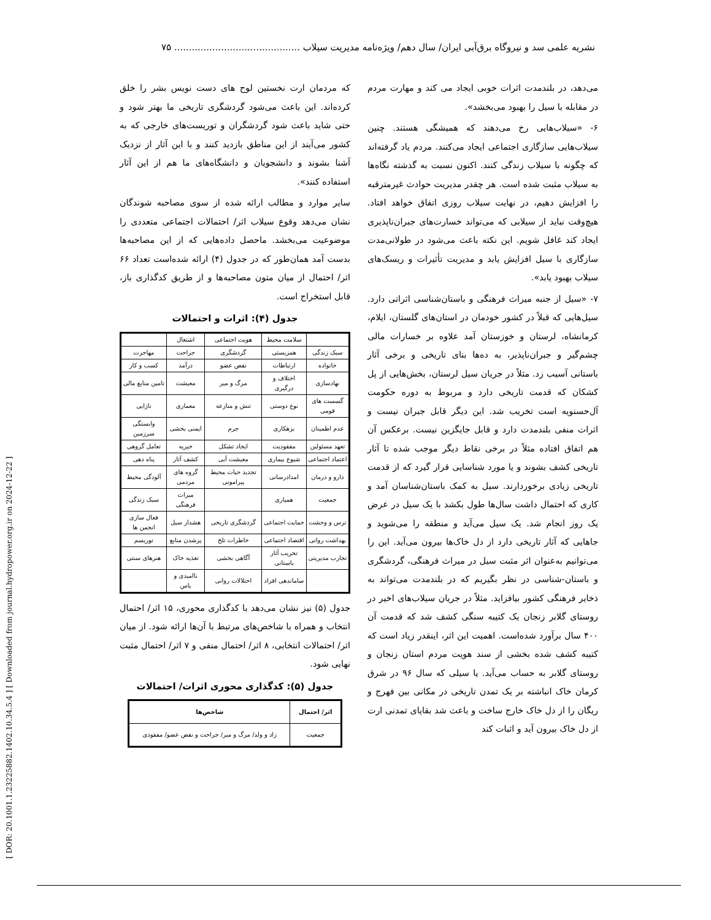نشریه علمی سد و نیروگاه برق‌آبی ایران/ سال دهم/ ویژه‌نامه مدیریت سیلاب ........................................... ۷۵
[ DOR: 20.1001.1.23225882.1402.10.34.5.4 ] [ Downloaded from journal.hydropower.org.ir on 2024-12-22 ]
می‌دهد، در بلندمدت اثرات خوبی ایجاد می کند و مهارت مردم در مقابله با سیل را بهبود می‌بخشد».
۶- «سیلاب‌هایی رخ می‌دهند که همیشگی هستند. چنین سیلاب‌هایی سازگاری اجتماعی ایجاد می‌کنند. مردم یاد گرفته‌اند که چگونه با سیلاب زندگی کنند. اکنون نسبت به گذشته نگاه‌ها به سیلاب مثبت شده است. هر چقدر مدیریت حوادث غیرمترقبه را افزایش دهیم، در نهایت سیلاب روزی اتفاق خواهد افتاد. هیچ‌وقت نباید از سیلابی که می‌تواند خسارت‌های جبران‌ناپذیری ایجاد کند غافل شویم. این نکته باعث می‌شود در طولانی‌مدت سازگاری با سیل افزایش یابد و مدیریت تأثیرات و ریسک‌های سیلاب بهبود یابد».
۷- «سیل از جنبه میراث فرهنگی و باستان‌شناسی اثراتی دارد. سیل‌هایی که قبلاً در کشور خودمان در استان‌های گلستان، ایلام، کرمانشاه، لرستان و خوزستان آمد علاوه بر خسارات مالی چشم‌گیر و جبران‌ناپذیر، به ده‌ها بنای تاریخی و برخی آثار باستانی آسیب زد. مثلاً در جریان سیل لرستان، بخش‌هایی از پل کشکان که قدمت تاریخی دارد و مربوط به دوره حکومت آل‌حسنویه است تخریب شد. این دیگر قابل جبران نیست و اثرات منفی بلندمدت دارد و قابل جایگزین نیست. برعکس آن هم اتفاق افتاده مثلاً در برخی نقاط دیگر موجب شده تا آثار تاریخی کشف بشوند و یا مورد شناسایی قرار گیرد که از قدمت تاریخی زیادی برخوردارند. سیل به کمک باستان‌شناسان آمد و کاری که احتمال داشت سال‌ها طول بکشد با یک سیل در عرض یک روز انجام شد. یک سیل می‌آید و منطقه را می‌شوید و جاهایی که آثار تاریخی دارد از دل خاک‌ها بیرون می‌آید. این را می‌توانیم به‌عنوان اثر مثبت سیل در میراث فرهنگی، گردشگری و باستان-شناسی در نظر بگیریم که در بلندمدت می‌تواند به ذخایر فرهنگی کشور بیافزاید. مثلاً در جریان سیلاب‌های اخیر در روستای گلابر زنجان یک کتیبه سنگی کشف شد که قدمت آن ۴۰۰ سال برآورد شده‌است. اهمیت این اثر، اینقدر زیاد است که کتیبه کشف شده بخشی از سند هویت مردم استان زنجان و روستای گلابر به حساب می‌آید. یا سیلی که سال ۹۶ در شرق کرمان خاک انباشته بر یک تمدن تاریخی در مکانی بین فهرج و ریگان را از دل خاک خارج ساخت و باعث شد بقایای تمدنی ارت از دل خاک بیرون آید و اثبات کند
که مردمان ارت نخستین لوح های دست نویس بشر را خلق کرده‌اند. این باعث می‌شود گردشگری تاریخی ما بهتر شود و حتی شاید باعث شود گردشگران و توریست‌های خارجی که به کشور می‌آیند از این مناطق بازدید کنند و با این آثار از نزدیک آشنا بشوند و دانشجویان و دانشگاه‌های ما هم از این آثار استفاده کنند».
سایر موارد و مطالب ارائه شده از سوی مصاحبه شوندگان نشان می‌دهد وقوع سیلاب اثر/ احتمالات اجتماعی متعددی را موضوعیت می‌بخشد. ماحصل داده‌هایی که از این مصاحبه‌ها بدست آمد همان‌طور که در جدول (۴) ارائه شده‌است تعداد ۶۶ اثر/ احتمال از میان متون مصاحبه‌ها و از طریق کدگذاری باز، قابل استخراج است.
جدول (۴): اثرات و احتمالات
| | سلامت محیط | هویت اجتماعی | اشتغال | |
| سبک زندگی | همزیستی | گردشگری | جراحت | مهاجرت |
| خانواده | ارتباطات | نقص عضو | درآمد | کسب و کار |
| نهادسازی | اختلاف و درگیری | مرگ و میر | معیشت | تامین منابع مالی |
| گسست های قومی | نوع دوستی | تنش و منازعه | معماری | نازایی |
| عدم اطمینان | بزهکاری | جرم | ایمنی بخشی | وابستگی سرزمین |
| تعهد مسئولین | مفقودیت | ایجاد تشکل | خیریه | تعامل گروهی |
| اعتماد اجتماعی | شیوع بیماری | معیشت آبی | کشف آثار | پناه دهی |
| دارو و درمان | امدادرسانی | تجدید حیات محیط پیرامونی | گروه های مردمی | آلودگی محیط |
| جمعیت | همیاری | | میراث فرهنگی | سبک زندگی |
| ترس و وحشت | حمایت اجتماعی | گردشگری تاریخی | هشدار سیل | فعال سازی انجمن ها |
| بهداشت روانی | اقتصاد اجتماعی | خاطرات تلخ | پرشدن منابع | توریسم |
| تجارب مدیریتی | تخریب آثار باستانی | آگاهی بخشی | تغذیه خاک | هنرهای سنتی |
| | ساماندهی افراد | اختلالات روانی | ناامیدی و یاس | |
جدول (۵) نیز نشان می‌دهد با کدگذاری محوری، ۱۵ اثر/ احتمال انتخاب و همراه با شاخص‌های مرتبط با آن‌ها ارائه شود. از میان اثر/ احتمالات انتخابی، ۸ اثر/ احتمال منفی و ۷ اثر/ احتمال مثبت نهایی شود.
جدول (۵): کدگذاری محوری اثرات/ احتمالات
| اثر/ احتمال | شاخص‌ها |
| --- | --- |
| جمعیت | زاد و ولد/ مرگ و میر/ جراحت و نقص عضو/ مفقودی |